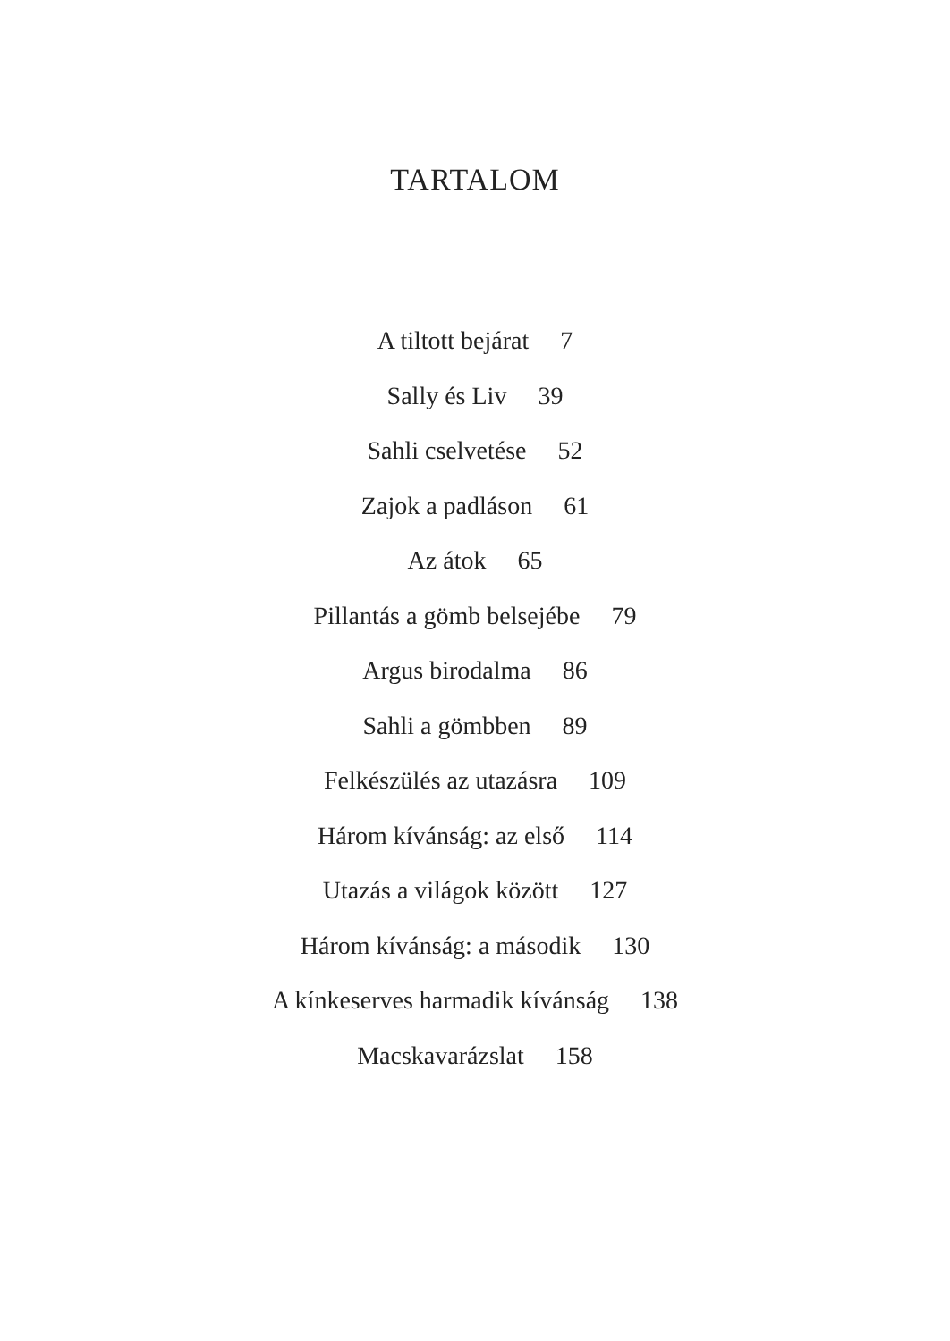TARTALOM
A tiltott bejárat 7
Sally és Liv 39
Sahli cselvetése 52
Zajok a padláson 61
Az átok 65
Pillantás a gömb belsejébe 79
Argus birodalma 86
Sahli a gömbben 89
Felkészülés az utazásra 109
Három kívánság: az első 114
Utazás a világok között 127
Három kívánság: a második 130
A kínkeserves harmadik kívánság 138
Macskavarázslat 158